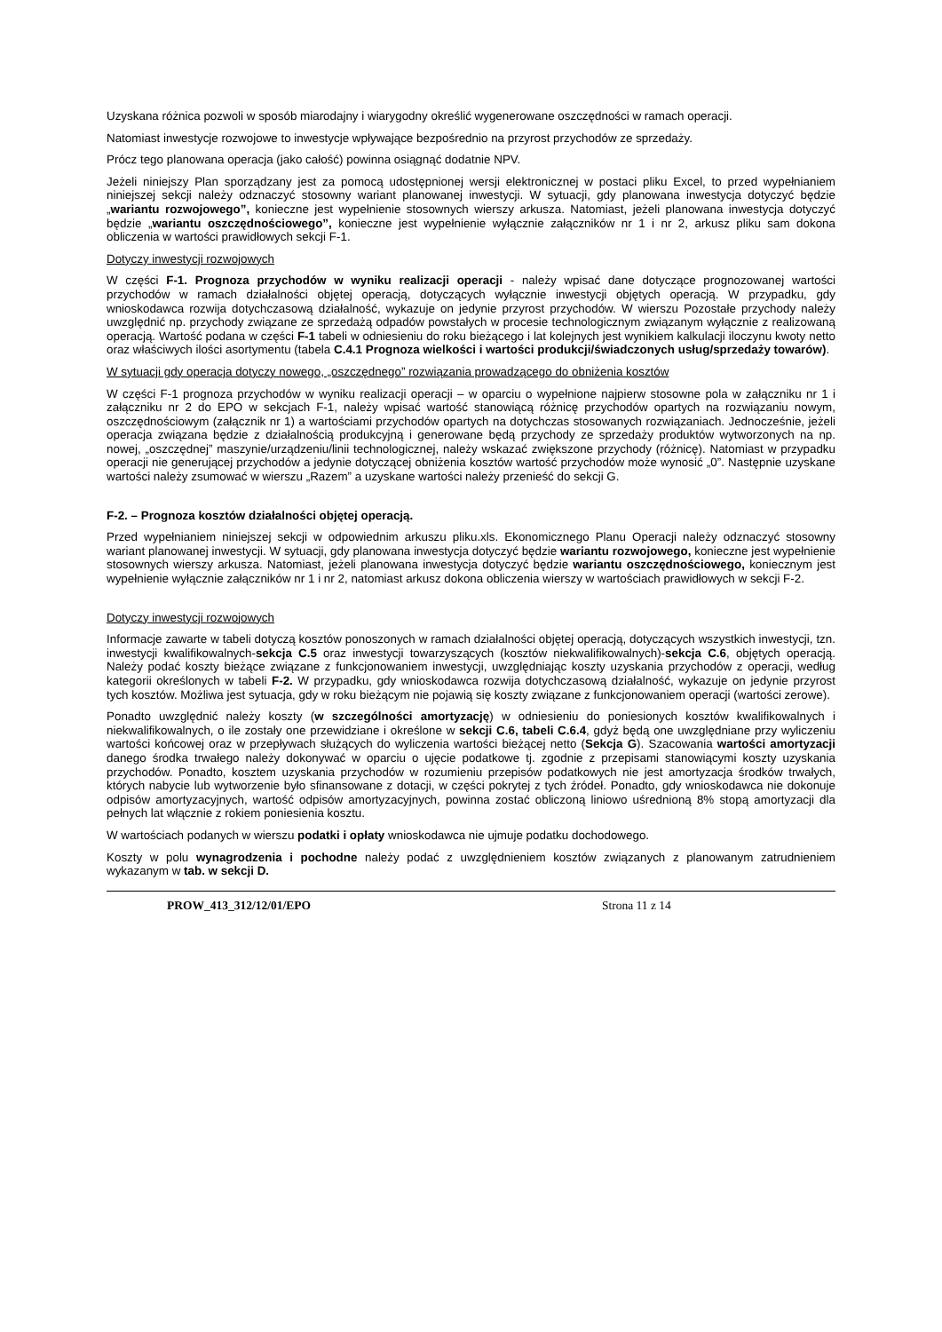Uzyskana różnica pozwoli w sposób miarodajny i wiarygodny określić wygenerowane oszczędności w ramach operacji.
Natomiast inwestycje rozwojowe to inwestycje wpływające bezpośrednio na przyrost przychodów ze sprzedaży.
Prócz tego planowana operacja (jako całość) powinna osiągnąć dodatnie NPV.
Jeżeli niniejszy Plan sporządzany jest za pomocą udostępnionej wersji elektronicznej w postaci pliku Excel, to przed wypełnianiem niniejszej sekcji należy odznaczyć stosowny wariant planowanej inwestycji. W sytuacji, gdy planowana inwestycja dotyczyć będzie „wariantu rozwojowego”, konieczne jest wypełnienie stosownych wierszy arkusza. Natomiast, jeżeli planowana inwestycja dotyczyć będzie „wariantu oszczędnościowego”, konieczne jest wypełnienie wyłącznie załączników nr 1 i nr 2, arkusz pliku sam dokona obliczenia w wartości prawidłowych sekcji F-1.
Dotyczy inwestycji rozwojowych
W części F-1. Prognoza przychodów w wyniku realizacji operacji - należy wpisać dane dotyczące prognozowanej wartości przychodów w ramach działalności objętej operacją, dotyczących wyłącznie inwestycji objętych operacją. W przypadku, gdy wnioskodawca rozwija dotychczasową działalność, wykazuje on jedynie przyrost przychodów. W wierszu Pozostałe przychody należy uwzględnić np. przychody związane ze sprzedażą odpadów powstałych w procesie technologicznym związanym wyłącznie z realizowaną operacją. Wartość podana w części F-1 tabeli w odniesieniu do roku bieżącego i lat kolejnych jest wynikiem kalkulacji iloczynu kwoty netto oraz właściwych ilości asortymentu (tabela C.4.1 Prognoza wielkości i wartości produkcji/świadczonych usług/sprzedaży towarów).
W sytuacji gdy operacja dotyczy nowego, „oszczędnego” rozwiązania prowadzącego do obniżenia kosztów
W części F-1 prognoza przychodów w wyniku realizacji operacji – w oparciu o wypełnione najpierw stosowne pola w załączniku nr 1 i załączniku nr 2 do EPO w sekcjach F-1, należy wpisać wartość stanowiącą różnicę przychodów opartych na rozwiązaniu nowym, oszczędnościowym (załącznik nr 1) a wartościami przychodów opartych na dotychczas stosowanych rozwiązaniach. Jednocześnie, jeżeli operacja związana będzie z działalnością produkcyjną i generowane będą przychody ze sprzedaży produktów wytworzonych na np. nowej, „oszczędnej” maszynie/urządzeniu/linii technologicznej, należy wskazać zwiększone przychody (różnicę). Natomiast w przypadku operacji nie generującej przychodów a jedynie dotyczącej obniżenia kosztów wartość przychodów może wynosić „0”. Następnie uzyskane wartości należy zsumować w wierszu „Razem” a uzyskane wartości należy przenieść do sekcji G.
F-2. – Prognoza kosztów działalności objętej operacją.
Przed wypełnianiem niniejszej sekcji w odpowiednim arkuszu pliku.xls. Ekonomicznego Planu Operacji należy odznaczyć stosowny wariant planowanej inwestycji. W sytuacji, gdy planowana inwestycja dotyczyć będzie wariantu rozwojowego, konieczne jest wypełnienie stosownych wierszy arkusza. Natomiast, jeżeli planowana inwestycja dotyczyć będzie wariantu oszczędnościowego, koniecznym jest wypełnienie wyłącznie załączników nr 1 i nr 2, natomiast arkusz dokona obliczenia wierszy w wartościach prawidłowych w sekcji F-2.
Dotyczy inwestycji rozwojowych
Informacje zawarte w tabeli dotyczą kosztów ponoszonych w ramach działalności objętej operacją, dotyczących wszystkich inwestycji, tzn. inwestycji kwalifikowalnych-sekcja C.5 oraz inwestycji towarzyszących (kosztów niekwalifikowalnych)-sekcja C.6, objętych operacją. Należy podać koszty bieżące związane z funkcjonowaniem inwestycji, uwzględniając koszty uzyskania przychodów z operacji, według kategorii określonych w tabeli F-2. W przypadku, gdy wnioskodawca rozwija dotychczasową działalność, wykazuje on jedynie przyrost tych kosztów. Możliwa jest sytuacja, gdy w roku bieżącym nie pojawią się koszty związane z funkcjonowaniem operacji (wartości zerowe).
Ponadto uwzględnić należy koszty (w szczególności amortyzację) w odniesieniu do poniesionych kosztów kwalifikowalnych i niekwalifikowalnych, o ile zostały one przewidziane i określone w sekcji C.6, tabeli C.6.4, gdyż będą one uwzględniane przy wyliczeniu wartości końcowej oraz w przepływach służących do wyliczenia wartości bieżącej netto (Sekcja G). Szacowania wartości amortyzacji danego środka trwałego należy dokonywać w oparciu o ujęcie podatkowe tj. zgodnie z przepisami stanowiącymi koszty uzyskania przychodów. Ponadto, kosztem uzyskania przychodów w rozumieniu przepisów podatkowych nie jest amortyzacja środków trwałych, których nabycie lub wytworzenie było sfinansowane z dotacji, w części pokrytej z tych źródeł. Ponadto, gdy wnioskodawca nie dokonuje odpisów amortyzacyjnych, wartość odpisów amortyzacyjnych, powinna zostać obliczoną liniowo uśrednioną 8% stopą amortyzacji dla pełnych lat włącznie z rokiem poniesienia kosztu.
W wartościach podanych w wierszu podatki i opłaty wnioskodawca nie ujmuje podatku dochodowego.
Koszty w polu wynagrodzenia i pochodne należy podać z uwzględnieniem kosztów związanych z planowanym zatrudnieniem wykazanym w tab. w sekcji D.
PROW_413_312/12/01/EPO Strona 11 z 14